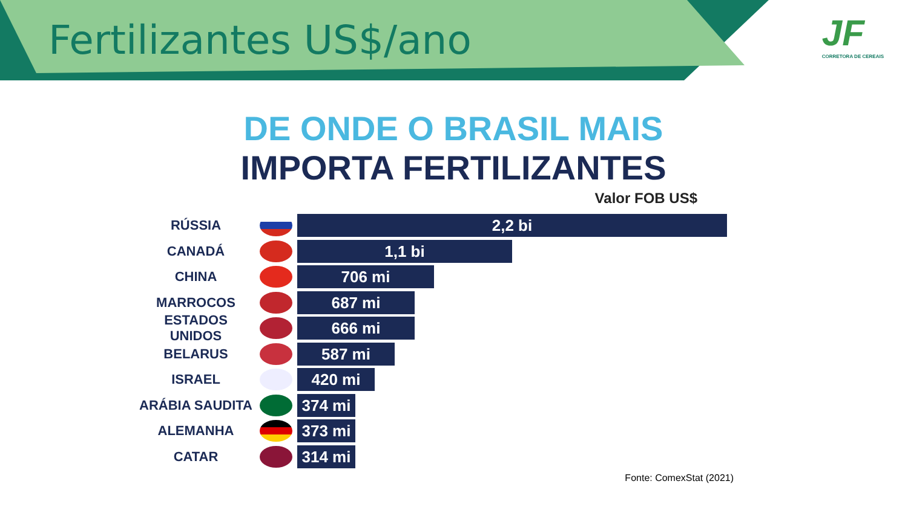Fertilizantes US$/ano
JF
CORRETORA DE CEREAIS
DE ONDE O BRASIL MAIS
IMPORTA FERTILIZANTES
Valor FOB US$
RÚSSIA
2,2 bi
CANADÁ
1,1 bi
CHINA
706 mi
MARROCOS
687 mi
ESTADOS UNIDOS
666 mi
BELARUS
587 mi
ISRAEL
420 mi
ARÁBIA SAUDITA
374 mi
ALEMANHA
373 mi
CATAR
314 mi
Fonte: ComexStat (2021)